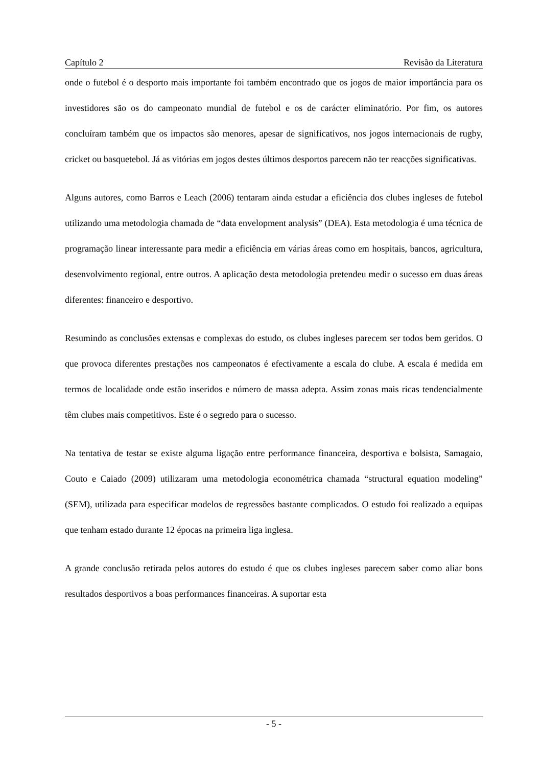Capítulo 2 Revisão da Literatura
onde o futebol é o desporto mais importante foi também encontrado que os jogos de maior importância para os investidores são os do campeonato mundial de futebol e os de carácter eliminatório. Por fim, os autores concluíram também que os impactos são menores, apesar de significativos, nos jogos internacionais de rugby, cricket ou basquetebol. Já as vitórias em jogos destes últimos desportos parecem não ter reacções significativas.
Alguns autores, como Barros e Leach (2006) tentaram ainda estudar a eficiência dos clubes ingleses de futebol utilizando uma metodologia chamada de “data envelopment analysis” (DEA). Esta metodologia é uma técnica de programação linear interessante para medir a eficiência em várias áreas como em hospitais, bancos, agricultura, desenvolvimento regional, entre outros. A aplicação desta metodologia pretendeu medir o sucesso em duas áreas diferentes: financeiro e desportivo.
Resumindo as conclusões extensas e complexas do estudo, os clubes ingleses parecem ser todos bem geridos. O que provoca diferentes prestações nos campeonatos é efectivamente a escala do clube. A escala é medida em termos de localidade onde estão inseridos e número de massa adepta. Assim zonas mais ricas tendencialmente têm clubes mais competitivos. Este é o segredo para o sucesso.
Na tentativa de testar se existe alguma ligação entre performance financeira, desportiva e bolsista, Samagaio, Couto e Caiado (2009) utilizaram uma metodologia econométrica chamada “structural equation modeling” (SEM), utilizada para especificar modelos de regressões bastante complicados. O estudo foi realizado a equipas que tenham estado durante 12 épocas na primeira liga inglesa.
A grande conclusão retirada pelos autores do estudo é que os clubes ingleses parecem saber como aliar bons resultados desportivos a boas performances financeiras. A suportar esta
- 5 -